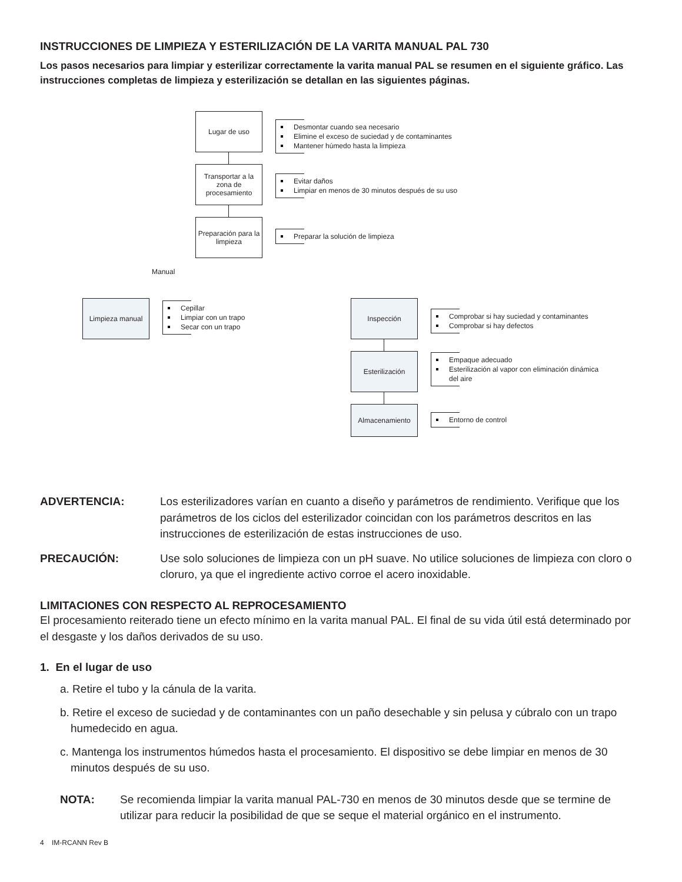INSTRUCCIONES DE LIMPIEZA Y ESTERILIZACIÓN DE LA VARITA MANUAL PAL 730
Los pasos necesarios para limpiar y esterilizar correctamente la varita manual PAL se resumen en el siguiente gráfico. Las instrucciones completas de limpieza y esterilización se detallan en las siguientes páginas.
Lugar de uso
Desmontar cuando sea necesario
Elimine el exceso de suciedad y de contaminantes
Mantener húmedo hasta la limpieza
Transportar a la zona de procesamiento
Evitar daños
Limpiar en menos de 30 minutos después de su uso
Preparación para la limpieza
Preparar la solución de limpieza
Manual
Limpieza manual
Cepillar
Limpiar con un trapo
Secar con un trapo
Inspección
Comprobar si hay suciedad y contaminantes
Comprobar si hay defectos
Esterilización
Empaque adecuado
Esterilización al vapor con eliminación dinámica del aire
Almacenamiento
Entorno de control
ADVERTENCIA: Los esterilizadores varían en cuanto a diseño y parámetros de rendimiento. Verifique que los parámetros de los ciclos del esterilizador coincidan con los parámetros descritos en las instrucciones de esterilización de estas instrucciones de uso.
PRECAUCIÓN: Use solo soluciones de limpieza con un pH suave. No utilice soluciones de limpieza con cloro o cloruro, ya que el ingrediente activo corroe el acero inoxidable.
LIMITACIONES CON RESPECTO AL REPROCESAMIENTO
El procesamiento reiterado tiene un efecto mínimo en la varita manual PAL. El final de su vida útil está determinado por el desgaste y los daños derivados de su uso.
1. En el lugar de uso
a. Retire el tubo y la cánula de la varita.
b. Retire el exceso de suciedad y de contaminantes con un paño desechable y sin pelusa y cúbralo con un trapo humedecido en agua.
c. Mantenga los instrumentos húmedos hasta el procesamiento. El dispositivo se debe limpiar en menos de 30 minutos después de su uso.
NOTA: Se recomienda limpiar la varita manual PAL-730 en menos de 30 minutos desde que se termine de utilizar para reducir la posibilidad de que se seque el material orgánico en el instrumento.
4 IM-RCANN Rev B